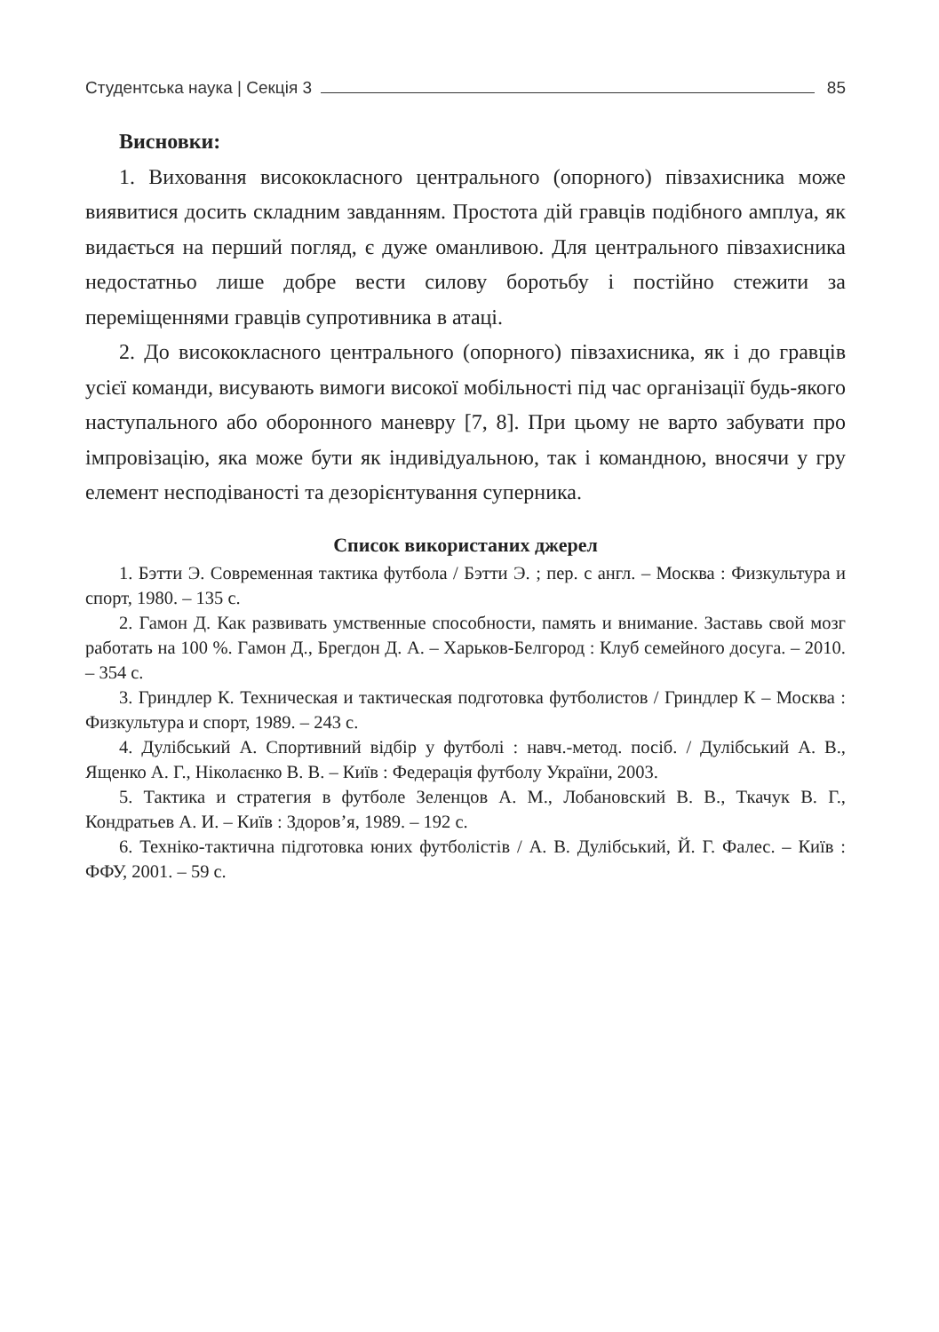Студентська наука | Секція 3 85
Висновки:
1. Виховання висококласного центрального (опорного) півзахисника може виявитися досить складним завданням. Простота дій гравців подібного амплуа, як видається на перший погляд, є дуже оманливою. Для центрального півзахисника недостатньо лише добре вести силову боротьбу і постійно стежити за переміщеннями гравців супротивника в атаці.
2. До висококласного центрального (опорного) півзахисника, як і до гравців усієї команди, висувають вимоги високої мобільності під час організації будь-якого наступального або оборонного маневру [7, 8]. При цьому не варто забувати про імпровізацію, яка може бути як індивідуальною, так і командною, вносячи у гру елемент несподіваності та дезорієнтування суперника.
Список використаних джерел
1. Бэтти Э. Современная тактика футбола / Бэтти Э. ; пер. с англ. – Москва : Физкультура и спорт, 1980. – 135 с.
2. Гамон Д. Как развивать умственные способности, память и внимание. Заставь свой мозг работать на 100 %. Гамон Д., Брегдон Д. А. – Харьков-Белгород : Клуб семейного досуга. – 2010. – 354 с.
3. Гриндлер К. Техническая и тактическая подготовка футболистов / Гриндлер К – Москва : Физкультура и спорт, 1989. – 243 с.
4. Дулібський А. Спортивний відбір у футболі : навч.-метод. посіб. / Дулібський А. В., Ященко А. Г., Ніколаєнко В. В. – Київ : Федерація футболу України, 2003.
5. Тактика и стратегия в футболе Зеленцов А. М., Лобановский В. В., Ткачук В. Г., Кондратьев А. И. – Київ : Здоров’я, 1989. – 192 с.
6. Техніко-тактична підготовка юних футболістів / А. В. Дулібський, Й. Г. Фалес. – Київ : ФФУ, 2001. – 59 с.